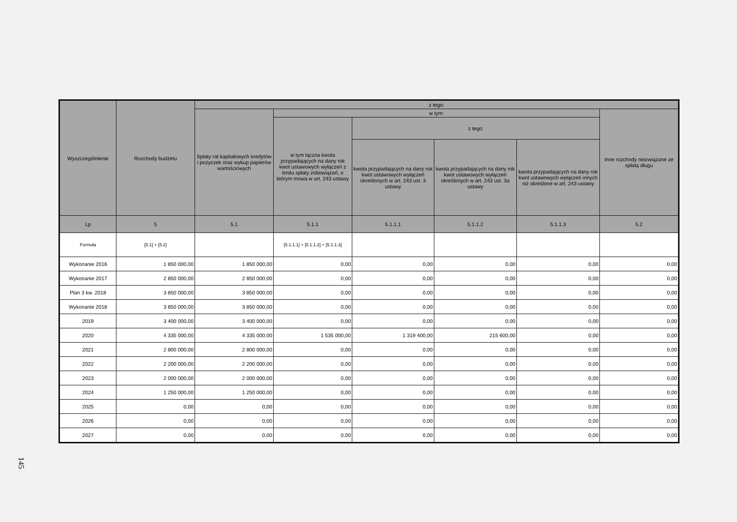| Wyszczególnienie | Rozchody budżetu | z tego: | | | | | |
| --- | --- | --- | --- | --- | --- | --- | --- |
| | | Spłaty rat kapitałowych kredytów i pożyczek oraz wykup papierów wartościowych | w tym: | | | | Inne rozchody niezwiązane ze spłatą długu |
| | | | w tym łączna kwota przypadających na dany rok kwot ustawowych wyłączeń z limitu spłaty zobowiązań, o którym mowa w art. 243 ustawy | z tego: | | | |
| | | | | kwota przypadających na dany rok kwot ustawowych wyłączeń określonych w art. 243 ust. 3 ustawy | kwota przypadających na dany rok kwot ustawowych wyłączeń określonych w art. 243 ust. 3a ustawy | kwota przypadających na dany rok kwot ustawowych wyłączeń innych niż określone w art. 243 ustawy | |
| Lp | 5 | 5.1 | 5.1.1 | 5.1.1.1 | 5.1.1.2 | 5.1.1.3 | 5.2 |
| Formuła | [5.1] + [5.2] | | [5.1.1.1] + [5.1.1.2] + [5.1.1.3] | | | | |
| Wykonanie 2016 | 1 850 000,00 | 1 850 000,00 | 0,00 | 0,00 | 0,00 | 0,00 | 0,00 |
| Wykonanie 2017 | 2 850 000,00 | 2 850 000,00 | 0,00 | 0,00 | 0,00 | 0,00 | 0,00 |
| Plan 3 kw. 2018 | 3 850 000,00 | 3 850 000,00 | 0,00 | 0,00 | 0,00 | 0,00 | 0,00 |
| Wykonanie 2018 | 3 850 000,00 | 3 850 000,00 | 0,00 | 0,00 | 0,00 | 0,00 | 0,00 |
| 2019 | 3 400 000,00 | 3 400 000,00 | 0,00 | 0,00 | 0,00 | 0,00 | 0,00 |
| 2020 | 4 335 000,00 | 4 335 000,00 | 1 535 000,00 | 1 319 400,00 | 215 600,00 | 0,00 | 0,00 |
| 2021 | 2 800 000,00 | 2 800 000,00 | 0,00 | 0,00 | 0,00 | 0,00 | 0,00 |
| 2022 | 2 200 000,00 | 2 200 000,00 | 0,00 | 0,00 | 0,00 | 0,00 | 0,00 |
| 2023 | 2 000 000,00 | 2 000 000,00 | 0,00 | 0,00 | 0,00 | 0,00 | 0,00 |
| 2024 | 1 250 000,00 | 1 250 000,00 | 0,00 | 0,00 | 0,00 | 0,00 | 0,00 |
| 2025 | 0,00 | 0,00 | 0,00 | 0,00 | 0,00 | 0,00 | 0,00 |
| 2026 | 0,00 | 0,00 | 0,00 | 0,00 | 0,00 | 0,00 | 0,00 |
| 2027 | 0,00 | 0,00 | 0,00 | 0,00 | 0,00 | 0,00 | 0,00 |
145